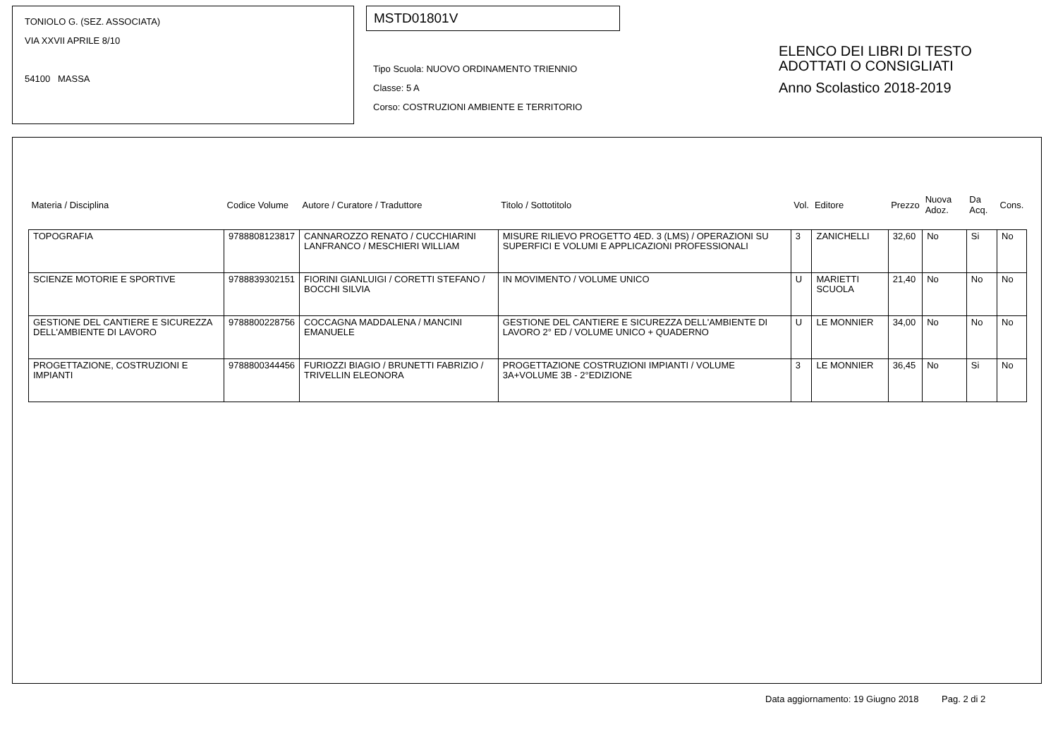TONIOLO G. (SEZ. ASSOCIATA)
VIA XXVII APRILE 8/10
54100 MASSA
MSTD01801V
Tipo Scuola: NUOVO ORDINAMENTO TRIENNIO
Classe: 5 A
Corso: COSTRUZIONI AMBIENTE E TERRITORIO
ELENCO DEI LIBRI DI TESTO
ADOTTATI O CONSIGLIATI
Anno Scolastico 2018-2019
| Materia / Disciplina | Codice Volume | Autore / Curatore / Traduttore | Titolo / Sottotitolo | Vol. | Editore | Prezzo | Nuova Adoz. | Da Acq. | Cons. |
| --- | --- | --- | --- | --- | --- | --- | --- | --- | --- |
| TOPOGRAFIA | 9788808123817 | CANNAROZZO RENATO / CUCCHIARINI LANFRANCO / MESCHIERI WILLIAM | MISURE RILIEVO PROGETTO 4ED. 3 (LMS) / OPERAZIONI SU SUPERFICI E VOLUMI E APPLICAZIONI PROFESSIONALI | 3 | ZANICHELLI | 32,60 | No | Si | No |
| SCIENZE MOTORIE E SPORTIVE | 9788839302151 | FIORINI GIANLUIGI / CORETTI STEFANO / BOCCHI SILVIA | IN MOVIMENTO / VOLUME UNICO | U | MARIETTI SCUOLA | 21,40 | No | No | No |
| GESTIONE DEL CANTIERE E SICUREZZA DELL'AMBIENTE DI LAVORO | 9788800228756 | COCCAGNA MADDALENA / MANCINI EMANUELE | GESTIONE DEL CANTIERE E SICUREZZA DELL'AMBIENTE DI LAVORO 2° ED / VOLUME UNICO + QUADERNO | U | LE MONNIER | 34,00 | No | No | No |
| PROGETTAZIONE, COSTRUZIONI E IMPIANTI | 9788800344456 | FURIOZZI BIAGIO / BRUNETTI FABRIZIO / TRIVELLIN ELEONORA | PROGETTAZIONE COSTRUZIONI IMPIANTI / VOLUME 3A+VOLUME 3B - 2°EDIZIONE | 3 | LE MONNIER | 36,45 | No | Si | No |
Data aggiornamento: 19 Giugno 2018 Pag. 2 di 2